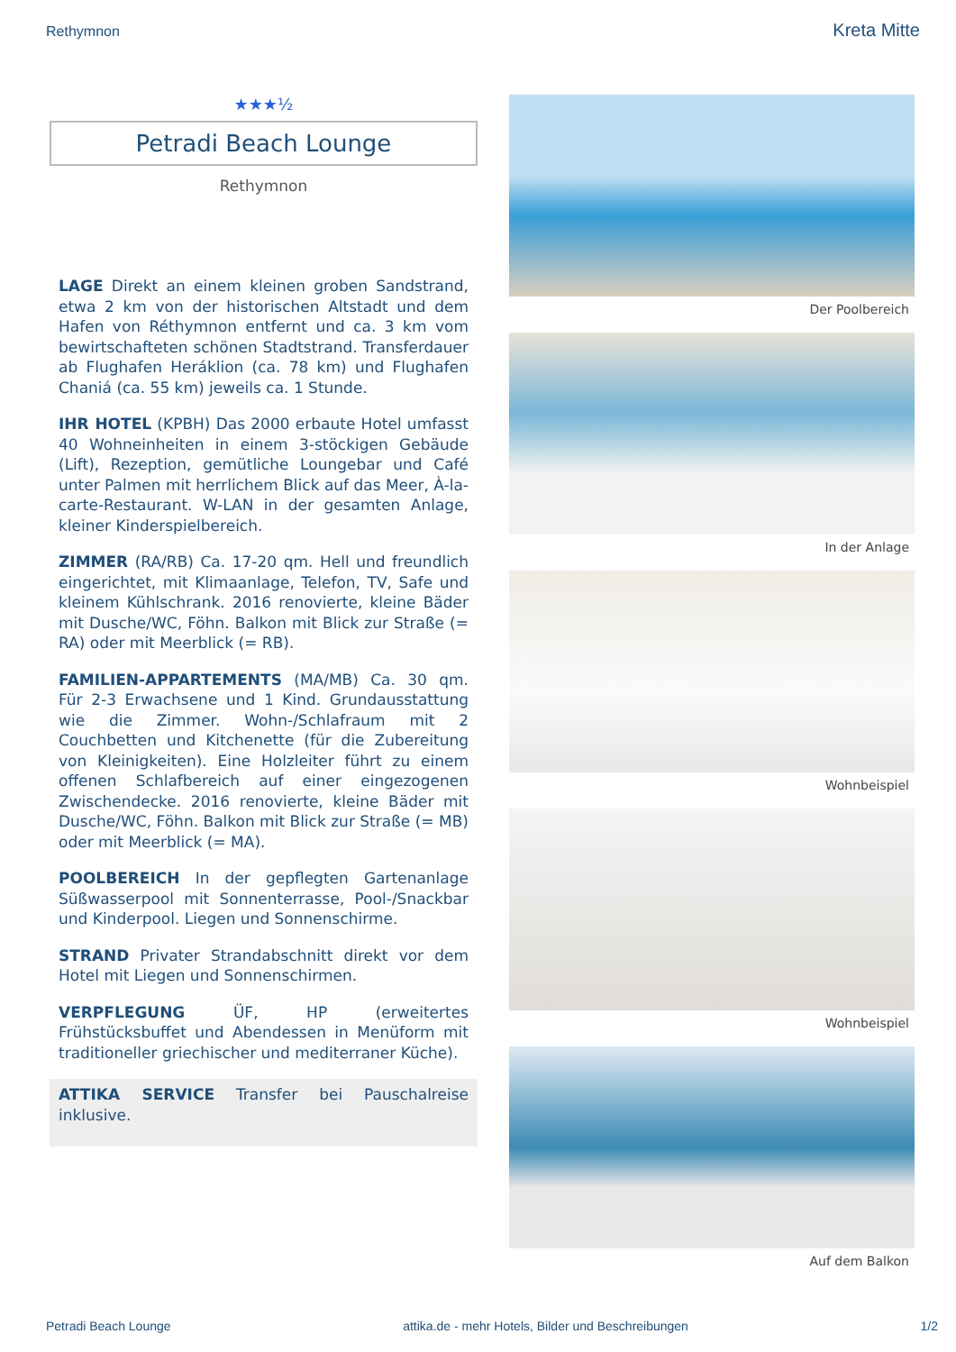Rethymnon
Kreta Mitte
★★★½
Petradi Beach Lounge
Rethymnon
LAGE Direkt an einem kleinen groben Sandstrand, etwa 2 km von der historischen Altstadt und dem Hafen von Réthymnon entfernt und ca. 3 km vom bewirtschafteten schönen Stadtstrand. Transferdauer ab Flughafen Heráklion (ca. 78 km) und Flughafen Chaniá (ca. 55 km) jeweils ca. 1 Stunde.
IHR HOTEL (KPBH) Das 2000 erbaute Hotel umfasst 40 Wohneinheiten in einem 3-stöckigen Gebäude (Lift), Rezeption, gemütliche Loungebar und Café unter Palmen mit herrlichem Blick auf das Meer, À-la-carte-Restaurant. W-LAN in der gesamten Anlage, kleiner Kinderspielbereich.
ZIMMER (RA/RB) Ca. 17-20 qm. Hell und freundlich eingerichtet, mit Klimaanlage, Telefon, TV, Safe und kleinem Kühlschrank. 2016 renovierte, kleine Bäder mit Dusche/WC, Föhn. Balkon mit Blick zur Straße (= RA) oder mit Meerblick (= RB).
FAMILIEN-APPARTEMENTS (MA/MB) Ca. 30 qm. Für 2-3 Erwachsene und 1 Kind. Grundausstattung wie die Zimmer. Wohn-/Schlafraum mit 2 Couchbetten und Kitchenette (für die Zubereitung von Kleinigkeiten). Eine Holzleiter führt zu einem offenen Schlafbereich auf einer eingezogenen Zwischendecke. 2016 renovierte, kleine Bäder mit Dusche/WC, Föhn. Balkon mit Blick zur Straße (= MB) oder mit Meerblick (= MA).
POOLBEREICH In der gepflegten Gartenanlage Süßwasserpool mit Sonnenterrasse, Pool-/Snackbar und Kinderpool. Liegen und Sonnenschirme.
STRAND Privater Strandabschnitt direkt vor dem Hotel mit Liegen und Sonnenschirmen.
VERPFLEGUNG ÜF, HP (erweitertes Frühstücksbuffet und Abendessen in Menüform mit traditioneller griechischer und mediterraner Küche).
ATTIKA SERVICE Transfer bei Pauschalreise inklusive.
Der Poolbereich
In der Anlage
Wohnbeispiel
Wohnbeispiel
Auf dem Balkon
Petradi Beach Lounge attika.de - mehr Hotels, Bilder und Beschreibungen 1/2